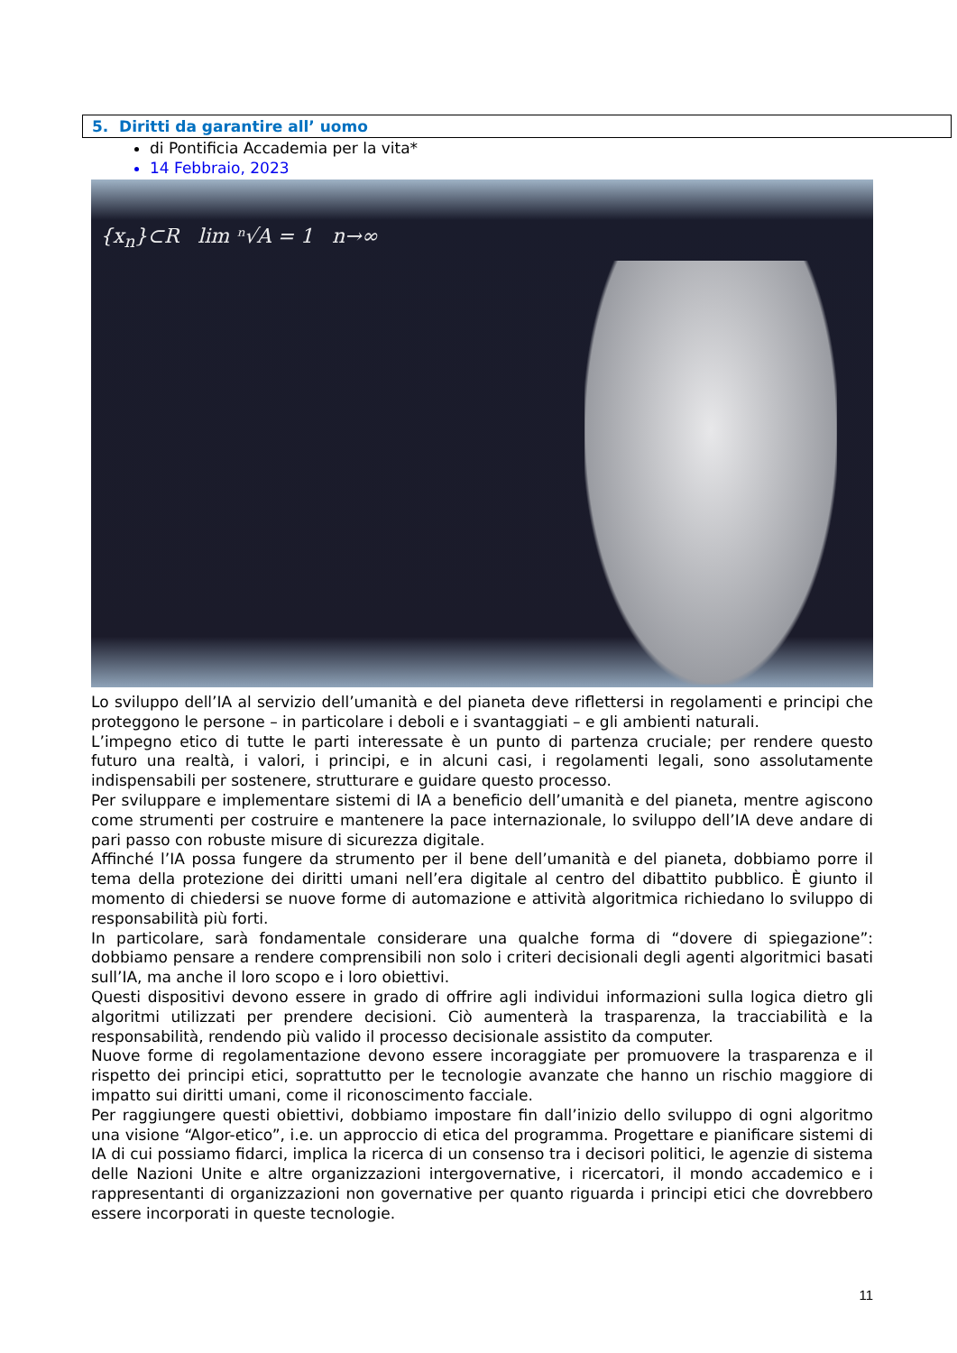5. Diritti da garantire all’ uomo
di Pontificia Accademia per la vita*
14 Febbraio, 2023
{x<sub>n</sub>}⊂R lim ⁿ√A = 1 n→∞
Lo sviluppo dell’IA al servizio dell’umanità e del pianeta deve riflettersi in regolamenti e principi che proteggono le persone – in particolare i deboli e i svantaggiati – e gli ambienti naturali.
L’impegno etico di tutte le parti interessate è un punto di partenza cruciale; per rendere questo futuro una realtà, i valori, i principi, e in alcuni casi, i regolamenti legali, sono assolutamente indispensabili per sostenere, strutturare e guidare questo processo.
Per sviluppare e implementare sistemi di IA a beneficio dell’umanità e del pianeta, mentre agiscono come strumenti per costruire e mantenere la pace internazionale, lo sviluppo dell’IA deve andare di pari passo con robuste misure di sicurezza digitale.
Affinché l’IA possa fungere da strumento per il bene dell’umanità e del pianeta, dobbiamo porre il tema della protezione dei diritti umani nell’era digitale al centro del dibattito pubblico. È giunto il momento di chiedersi se nuove forme di automazione e attività algoritmica richiedano lo sviluppo di responsabilità più forti.
In particolare, sarà fondamentale considerare una qualche forma di “dovere di spiegazione”: dobbiamo pensare a rendere comprensibili non solo i criteri decisionali degli agenti algoritmici basati sull’IA, ma anche il loro scopo e i loro obiettivi.
Questi dispositivi devono essere in grado di offrire agli individui informazioni sulla logica dietro gli algoritmi utilizzati per prendere decisioni. Ciò aumenterà la trasparenza, la tracciabilità e la responsabilità, rendendo più valido il processo decisionale assistito da computer.
Nuove forme di regolamentazione devono essere incoraggiate per promuovere la trasparenza e il rispetto dei principi etici, soprattutto per le tecnologie avanzate che hanno un rischio maggiore di impatto sui diritti umani, come il riconoscimento facciale.
Per raggiungere questi obiettivi, dobbiamo impostare fin dall’inizio dello sviluppo di ogni algoritmo una visione “Algor-etico”, i.e. un approccio di etica del programma. Progettare e pianificare sistemi di IA di cui possiamo fidarci, implica la ricerca di un consenso tra i decisori politici, le agenzie di sistema delle Nazioni Unite e altre organizzazioni intergovernative, i ricercatori, il mondo accademico e i rappresentanti di organizzazioni non governative per quanto riguarda i principi etici che dovrebbero essere incorporati in queste tecnologie.
11